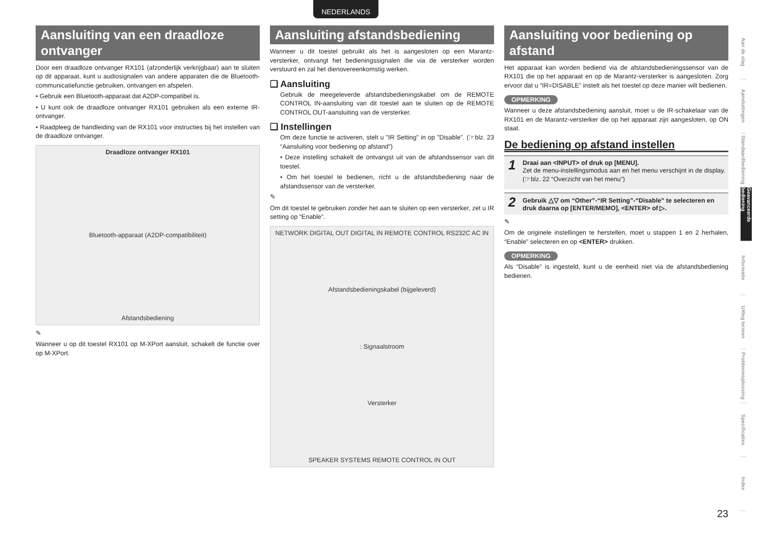NEDERLANDS
Aansluiting van een draadloze ontvanger
Door een draadloze ontvanger RX101 (afzonderlijk verkrijgbaar) aan te sluiten op dit apparaat, kunt u audiosignalen van andere apparaten die de Bluetooth-communicatiefunctie gebruiken, ontvangen en afspelen.
• Gebruik een Bluetooth-apparaat dat A2DP-compatibel is.
• U kunt ook de draadloze ontvanger RX101 gebruiken als een externe IR-ontvanger.
• Raadpleeg de handleiding van de RX101 voor instructies bij het instellen van de draadloze ontvanger.
Draadloze ontvanger RX101
Bluetooth-apparaat (A2DP-compatibiliteit)
Afstandsbediening
✎
Wanneer u op dit toestel RX101 op M-XPort aansluit, schakelt de functie over op M-XPort.
Aansluiting afstandsbediening
Wanneer u dit toestel gebruikt als het is aangesloten op een Marantz-versterker, ontvangt het bedieningssignalen die via de versterker worden verstuurd en zal het dienovereenkomstig werken.
❑ Aansluiting
Gebruik de meegeleverde afstandsbedieningskabel om de REMOTE CONTROL IN-aansluiting van dit toestel aan te sluiten op de REMOTE CONTROL OUT-aansluiting van de versterker.
❑ Instellingen
Om deze functie te activeren, stelt u "IR Setting" in op "Disable". (☞blz. 23 “Aansluiting voor bediening op afstand”)
• Deze instelling schakelt de ontvangst uit van de afstandssensor van dit toestel.
• Om het toestel te bedienen, richt u de afstandsbediening naar de afstandssensor van de versterker.
✎
Om dit toestel te gebruiken zonder het aan te sluiten op een versterker, zet u IR setting op “Enable”.
NETWORK DIGITAL OUT DIGITAL IN REMOTE CONTROL RS232C AC IN
Afstandsbedieningskabel (bijgeleverd)
: Signaalstroom
Versterker
SPEAKER SYSTEMS REMOTE CONTROL IN OUT
Aansluiting voor bediening op afstand
Het apparaat kan worden bediend via de afstandsbedieningssensor van de RX101 die op het apparaat en op de Marantz-versterker is aangesloten. Zorg ervoor dat u “IR=DISABLE” instelt als het toestel op deze manier wilt bedienen.
OPMERKING
Wanneer u deze afstandsbediening aansluit, moet u de IR-schakelaar van de RX101 en de Marantz-versterker die op het apparaat zijn aangesloten, op ON staat.
De bediening op afstand instellen
1 Draai aan <INPUT> of druk op [MENU].
Zet de menu-instellingsmodus aan en het menu verschijnt in de display. (☞blz. 22 “Overzicht van het menu”)
2 Gebruik △▽ om “Other”-“IR Setting”-“Disable” te selecteren en druk daarna op [ENTER/MEMO], <ENTER> of ▷.
✎
Om de originele instellingen te herstellen, moet u stappen 1 en 2 herhalen, “Enable” selecteren en op <ENTER> drukken.
OPMERKING
Als “Disable” is ingesteld, kunt u de eenheid niet via de afstandsbediening bedienen.
Aan de slag
Aansluitingen
Standaardbediening
Geavanceerde bediening
Informatie
Uitleg termen
Probleemoplossing
Specificaties
Index
23